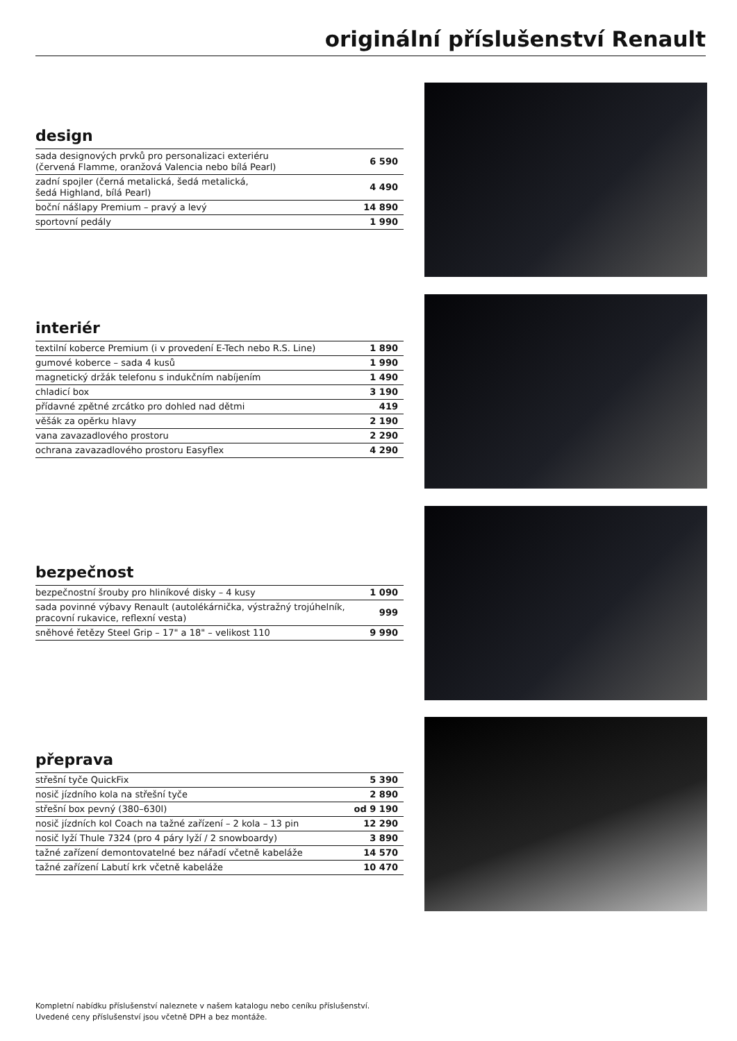originální příslušenství Renault
design
| sada designových prvků pro personalizaci exteriéru (červená Flamme, oranžová Valencia nebo bílá Pearl) | 6 590 |
| zadní spojler (černá metalická, šedá metalická, šedá Highland, bílá Pearl) | 4 490 |
| boční nášlapy Premium – pravý a levý | 14 890 |
| sportovní pedály | 1 990 |
interiér
| textilní koberce Premium (i v provedení E-Tech nebo R.S. Line) | 1 890 |
| gumové koberce – sada 4 kusů | 1 990 |
| magnetický držák telefonu s indukčním nabíjením | 1 490 |
| chladicí box | 3 190 |
| přídavné zpětné zrcátko pro dohled nad dětmi | 419 |
| věšák za opěrku hlavy | 2 190 |
| vana zavazadlového prostoru | 2 290 |
| ochrana zavazadlového prostoru Easyflex | 4 290 |
bezpečnost
| bezpečnostní šrouby pro hliníkové disky – 4 kusy | 1 090 |
| sada povinné výbavy Renault (autolékárnička, výstražný trojúhelník, pracovní rukavice, reflexní vesta) | 999 |
| sněhové řetězy Steel Grip – 17" a 18" – velikost 110 | 9 990 |
přeprava
| střešní tyče QuickFix | 5 390 |
| nosič jízdního kola na střešní tyče | 2 890 |
| střešní box pevný (380–630l) | od 9 190 |
| nosič jízdních kol Coach na tažné zařízení – 2 kola – 13 pin | 12 290 |
| nosič lyží Thule 7324 (pro 4 páry lyží / 2 snowboardy) | 3 890 |
| tažné zařízení demontovatelné bez nářadí včetně kabeláže | 14 570 |
| tažné zařízení Labutí krk včetně kabeláže | 10 470 |
Kompletní nabídku příslušenství naleznete v našem katalogu nebo ceníku příslušenství.
Uvedené ceny příslušenství jsou včetně DPH a bez montáže.